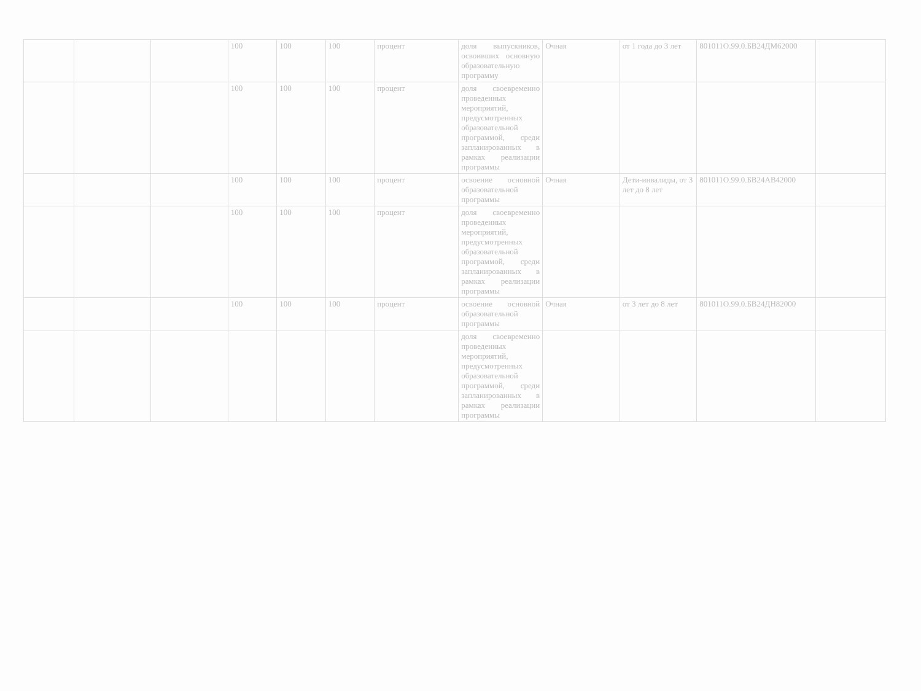| | | | 100 | 100 | 100 | процент | доля выпускников, освоивших основную образовательную программу | Очная | от 1 года до 3 лет | 801011О.99.0.БВ24ДМ62000 | |
| | | | 100 | 100 | 100 | процент | доля своевременно проведенных мероприятий, предусмотренных образовательной программой, среди запланированных в рамках реализации программы | | | | |
| | | | 100 | 100 | 100 | процент | освоение основной образовательной программы | Очная | Дети-инвалиды, от 3 лет до 8 лет | 801011О.99.0.БВ24АВ42000 | |
| | | | 100 | 100 | 100 | процент | доля своевременно проведенных мероприятий, предусмотренных образовательной программой, среди запланированных в рамках реализации программы | | | | |
| | | | 100 | 100 | 100 | процент | освоение основной образовательной программы | Очная | от 3 лет до 8 лет | 801011О.99.0.БВ24ДН82000 | |
| | | | | | | | доля своевременно проведенных мероприятий, предусмотренных образовательной программой, среди запланированных в рамках реализации программы | | | | |